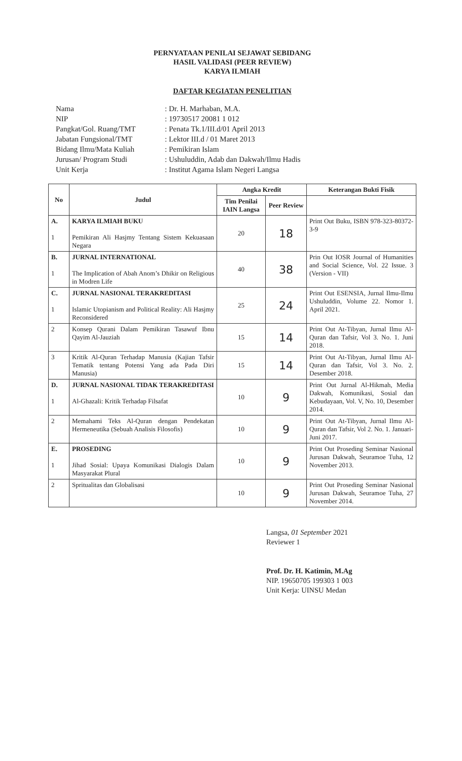PERNYATAAN PENILAI SEJAWAT SEBIDANG
HASIL VALIDASI (PEER REVIEW)
KARYA ILMIAH
DAFTAR KEGIATAN PENELITIAN
Nama
: Dr. H. Marhaban, M.A.
NIP
: 19730517 20081 1 012
Pangkat/Gol. Ruang/TMT
: Penata Tk.1/III.d/01 April 2013
Jabatan Fungsional/TMT
: Lektor III.d / 01 Maret 2013
Bidang Ilmu/Mata Kuliah
: Pemikiran Islam
Jurusan/ Program Studi
: Ushuluddin, Adab dan Dakwah/Ilmu Hadis
Unit Kerja
: Institut Agama Islam Negeri Langsa
| No | Judul | Angka Kredit | | Keterangan Bukti Fisik |
| --- | --- | --- | --- | --- |
| | | Tim Penilai IAIN Langsa | Peer Review | |
| A. 1 | KARYA ILMIAH BUKU Pemikiran Ali Hasjmy Tentang Sistem Kekuasaan Negara | 20 | 18 | Print Out Buku, ISBN 978-323-80372-3-9 |
| B. 1 | JURNAL INTERNATIONAL The Implication of Abah Anom’s Dhikir on Religious in Modren Life | 40 | 38 | Prin Out IOSR Journal of Humanities and Social Science, Vol. 22 Issue. 3 (Version - VII) |
| C. 1 | JURNAL NASIONAL TERAKREDITASI Islamic Utopianism and Political Reality: Ali Hasjmy Reconsidered | 25 | 24 | Print Out ESENSIA, Jurnal Ilmu-Ilmu Ushuluddin, Volume 22. Nomor 1. April 2021. |
| 2 | Konsep Qurani Dalam Pemikiran Tasawuf Ibnu Qayim Al-Jauziah | 15 | 14 | Print Out At-Tibyan, Jurnal Ilmu Al-Quran dan Tafsir, Vol 3. No. 1. Juni 2018. |
| 3 | Kritik Al-Quran Terhadap Manusia (Kajian Tafsir Tematik tentang Potensi Yang ada Pada Diri Manusia) | 15 | 14 | Print Out At-Tibyan, Jurnal Ilmu Al-Quran dan Tafsir, Vol 3. No. 2. Desember 2018. |
| D. 1 | JURNAL NASIONAL TIDAK TERAKREDITASI Al-Ghazali: Kritik Terhadap Filsafat | 10 | 9 | Print Out Jurnal Al-Hikmah, Media Dakwah, Komunikasi, Sosial dan Kebudayaan, Vol. V, No. 10, Desember 2014. |
| 2 | Memahami Teks Al-Quran dengan Pendekatan Hermeneutika (Sebuah Analisis Filosofis) | 10 | 9 | Print Out At-Tibyan, Jurnal Ilmu Al-Quran dan Tafsir, Vol 2. No. 1. Januari-Juni 2017. |
| E. 1 | PROSEDING Jihad Sosial: Upaya Komunikasi Dialogis Dalam Masyarakat Plural | 10 | 9 | Print Out Proseding Seminar Nasional Jurusan Dakwah, Seuramoe Tuha, 12 November 2013. |
| 2 | Spritualitas dan Globalisasi | 10 | 9 | Print Out Proseding Seminar Nasional Jurusan Dakwah, Seuramoe Tuha, 27 November 2014. |
Langsa, 01 September 2021
Reviewer 1
Prof. Dr. H. Katimin, M.Ag
NIP. 19650705 199303 1 003
Unit Kerja: UINSU Medan